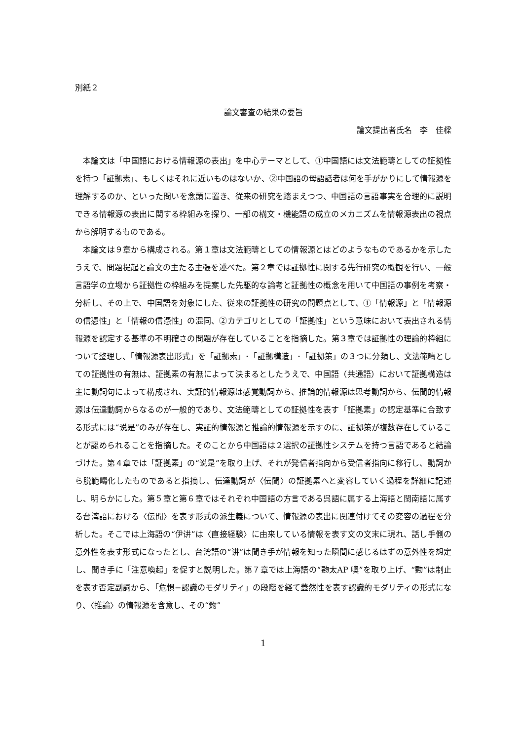別紙２
論文審査の結果の要旨
論文提出者氏名　李　佳樑
本論文は「中国語における情報源の表出」を中心テーマとして、①中国語には文法範疇としての証拠性を持つ「証拠素」、もしくはそれに近いものはないか、②中国語の母語話者は何を手がかりにして情報源を理解するのか、といった問いを念頭に置き、従来の研究を踏まえつつ、中国語の言語事実を合理的に説明できる情報源の表出に関する枠組みを探り、一部の構文・機能語の成立のメカニズムを情報源表出の視点から解明するものである。
本論文は９章から構成される。第１章は文法範疇としての情報源とはどのようなものであるかを示したうえで、問題提起と論文の主たる主張を述べた。第２章では証拠性に関する先行研究の概観を行い、一般言語学の立場から証拠性の枠組みを提案した先駆的な論考と証拠性の概念を用いて中国語の事例を考察・分析し、その上で、中国語を対象にした、従来の証拠性の研究の問題点として、①「情報源」と「情報源の信憑性」と「情報の信憑性」の混同、②カテゴリとしての「証拠性」という意味において表出される情報源を認定する基準の不明確さの問題が存在していることを指摘した。第３章では証拠性の理論的枠組について整理し、「情報源表出形式」を「証拠素」･「証拠構造」･「証拠策」の３つに分類し、文法範疇としての証拠性の有無は、証拠素の有無によって決まるとしたうえで、中国語（共通語）において証拠構造は主に動詞句によって構成され、実証的情報源は感覚動詞から、推論的情報源は思考動詞から、伝聞的情報源は伝達動詞からなるのが一般的であり、文法範疇としての証拠性を表す「証拠素」の認定基準に合致する形式には“说是”のみが存在し、実証的情報源と推論的情報源を示すのに、証拠策が複数存在していることが認められることを指摘した。そのことから中国語は２選択の証拠性システムを持つ言語であると結論づけた。第４章では「証拠素」の“说是”を取り上げ、それが発信者指向から受信者指向に移行し、動詞から脱範疇化したものであると指摘し、伝達動詞が〈伝聞〉の証拠素へと変容していく過程を詳細に記述し、明らかにした。第５章と第６章ではそれぞれ中国語の方言である呉語に属する上海語と閩南語に属する台湾語における〈伝聞〉を表す形式の派生義について、情報源の表出に関連付けてその変容の過程を分析した。そこでは上海語の“伊讲”は〈直接経験〉に由来している情報を表す文の文末に現れ、話し手側の意外性を表す形式になったとし、台湾語の“讲”は聞き手が情報を知った瞬間に感じるはずの意外性を想定し、聞き手に「注意喚起」を促すと説明した。第７章では上海語の“覅太AP 噢”を取り上げ、“覅”は制止を表す否定副詞から、「危惧−認識のモダリティ」の段階を経て蓋然性を表す認識的モダリティの形式になり、〈推論〉の情報源を含意し、その“覅”
1